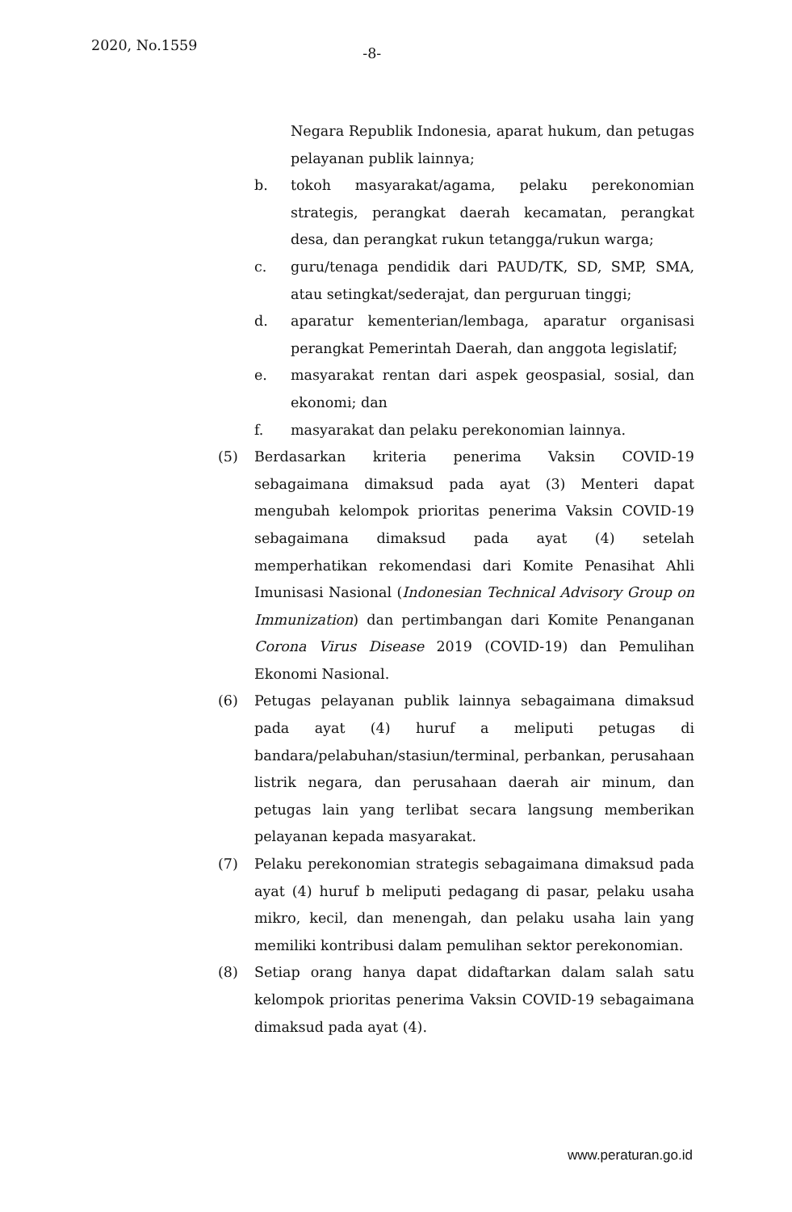2020, No.1559
-8-
Negara Republik Indonesia, aparat hukum, dan petugas pelayanan publik lainnya;
b. tokoh masyarakat/agama, pelaku perekonomian strategis, perangkat daerah kecamatan, perangkat desa, dan perangkat rukun tetangga/rukun warga;
c. guru/tenaga pendidik dari PAUD/TK, SD, SMP, SMA, atau setingkat/sederajat, dan perguruan tinggi;
d. aparatur kementerian/lembaga, aparatur organisasi perangkat Pemerintah Daerah, dan anggota legislatif;
e. masyarakat rentan dari aspek geospasial, sosial, dan ekonomi; dan
f. masyarakat dan pelaku perekonomian lainnya.
(5) Berdasarkan kriteria penerima Vaksin COVID-19 sebagaimana dimaksud pada ayat (3) Menteri dapat mengubah kelompok prioritas penerima Vaksin COVID-19 sebagaimana dimaksud pada ayat (4) setelah memperhatikan rekomendasi dari Komite Penasihat Ahli Imunisasi Nasional (Indonesian Technical Advisory Group on Immunization) dan pertimbangan dari Komite Penanganan Corona Virus Disease 2019 (COVID-19) dan Pemulihan Ekonomi Nasional.
(6) Petugas pelayanan publik lainnya sebagaimana dimaksud pada ayat (4) huruf a meliputi petugas di bandara/pelabuhan/stasiun/terminal, perbankan, perusahaan listrik negara, dan perusahaan daerah air minum, dan petugas lain yang terlibat secara langsung memberikan pelayanan kepada masyarakat.
(7) Pelaku perekonomian strategis sebagaimana dimaksud pada ayat (4) huruf b meliputi pedagang di pasar, pelaku usaha mikro, kecil, dan menengah, dan pelaku usaha lain yang memiliki kontribusi dalam pemulihan sektor perekonomian.
(8) Setiap orang hanya dapat didaftarkan dalam salah satu kelompok prioritas penerima Vaksin COVID-19 sebagaimana dimaksud pada ayat (4).
www.peraturan.go.id